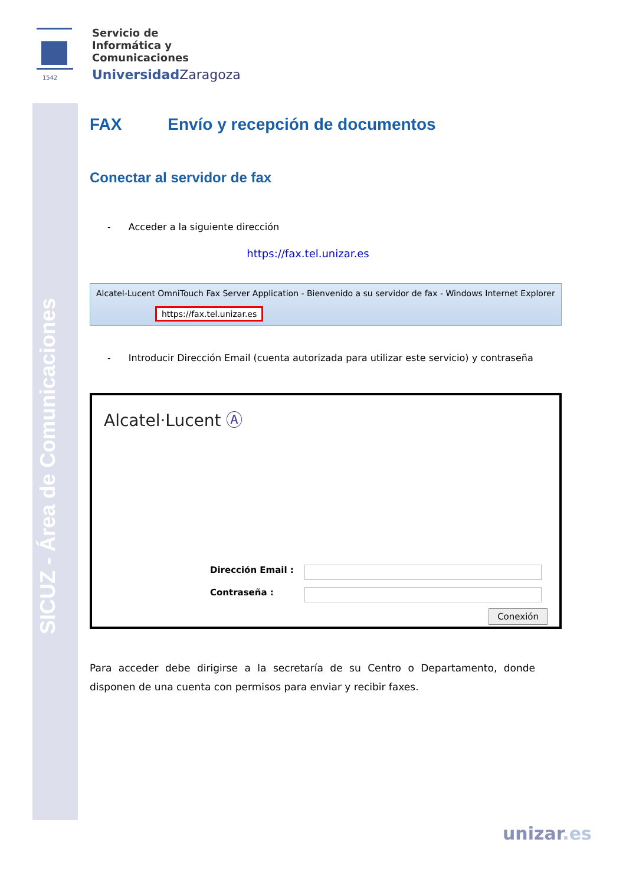SICUZ - Área de Comunicaciones
1542
Servicio de
Informática y
Comunicaciones
Universidad Zaragoza
FAX Envío y recepción de documentos
Conectar al servidor de fax
- Acceder a la siguiente dirección
https://fax.tel.unizar.es
Alcatel-Lucent OmniTouch Fax Server Application - Bienvenido a su servidor de fax - Windows Internet Explorer
https://fax.tel.unizar.es
- Introducir Dirección Email (cuenta autorizada para utilizar este servicio) y contraseña
Alcatel·Lucent Ⓐ
Dirección Email :
Contraseña :
Conexión
Para acceder debe dirigirse a la secretaría de su Centro o Departamento, donde disponen de una cuenta con permisos para enviar y recibir faxes.
unizar.es